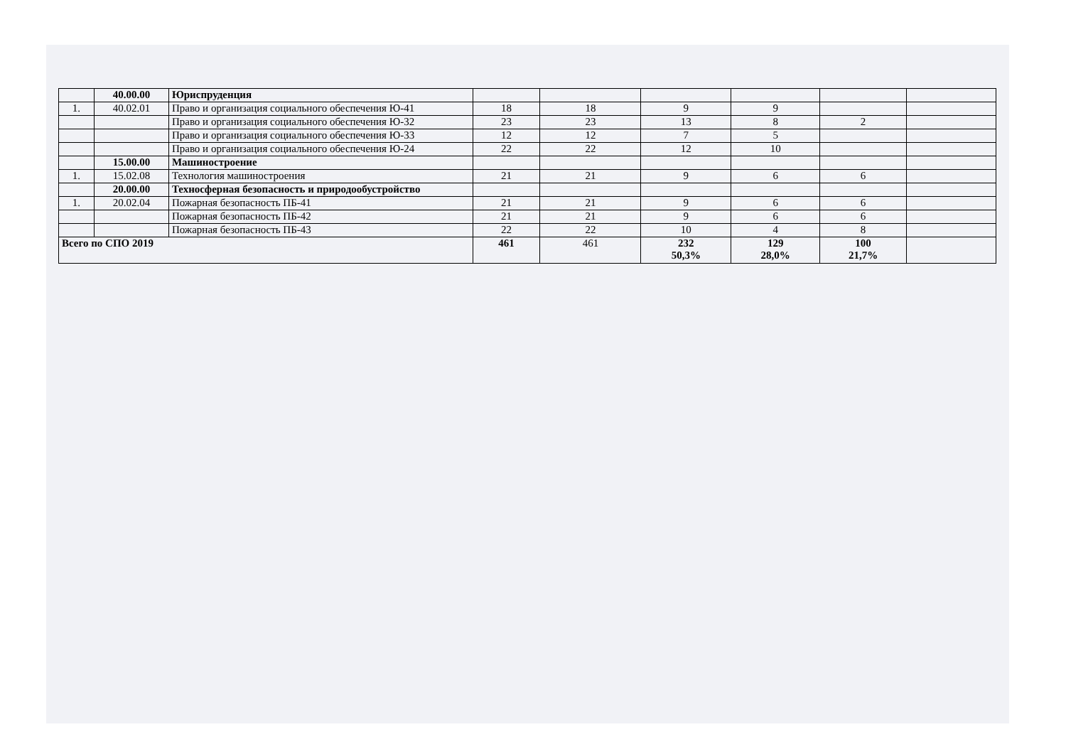| | 40.00.00 | Юриспруденция | | | | | | |
| 1. | 40.02.01 | Право и организация социального обеспечения Ю-41 | 18 | 18 | 9 | 9 | | |
| | | Право и организация социального обеспечения Ю-32 | 23 | 23 | 13 | 8 | 2 | |
| | | Право и организация социального обеспечения Ю-33 | 12 | 12 | 7 | 5 | | |
| | | Право и организация социального обеспечения Ю-24 | 22 | 22 | 12 | 10 | | |
| | 15.00.00 | Машиностроение | | | | | | |
| 1. | 15.02.08 | Технология машиностроения | 21 | 21 | 9 | 6 | 6 | |
| | 20.00.00 | Техносферная безопасность и природообустройство | | | | | | |
| 1. | 20.02.04 | Пожарная безопасность ПБ-41 | 21 | 21 | 9 | 6 | 6 | |
| | | Пожарная безопасность ПБ-42 | 21 | 21 | 9 | 6 | 6 | |
| | | Пожарная безопасность ПБ-43 | 22 | 22 | 10 | 4 | 8 | |
| Всего по СПО 2019 | | | 461 | 461 | 232 50,3% | 129 28,0% | 100 21,7% | |